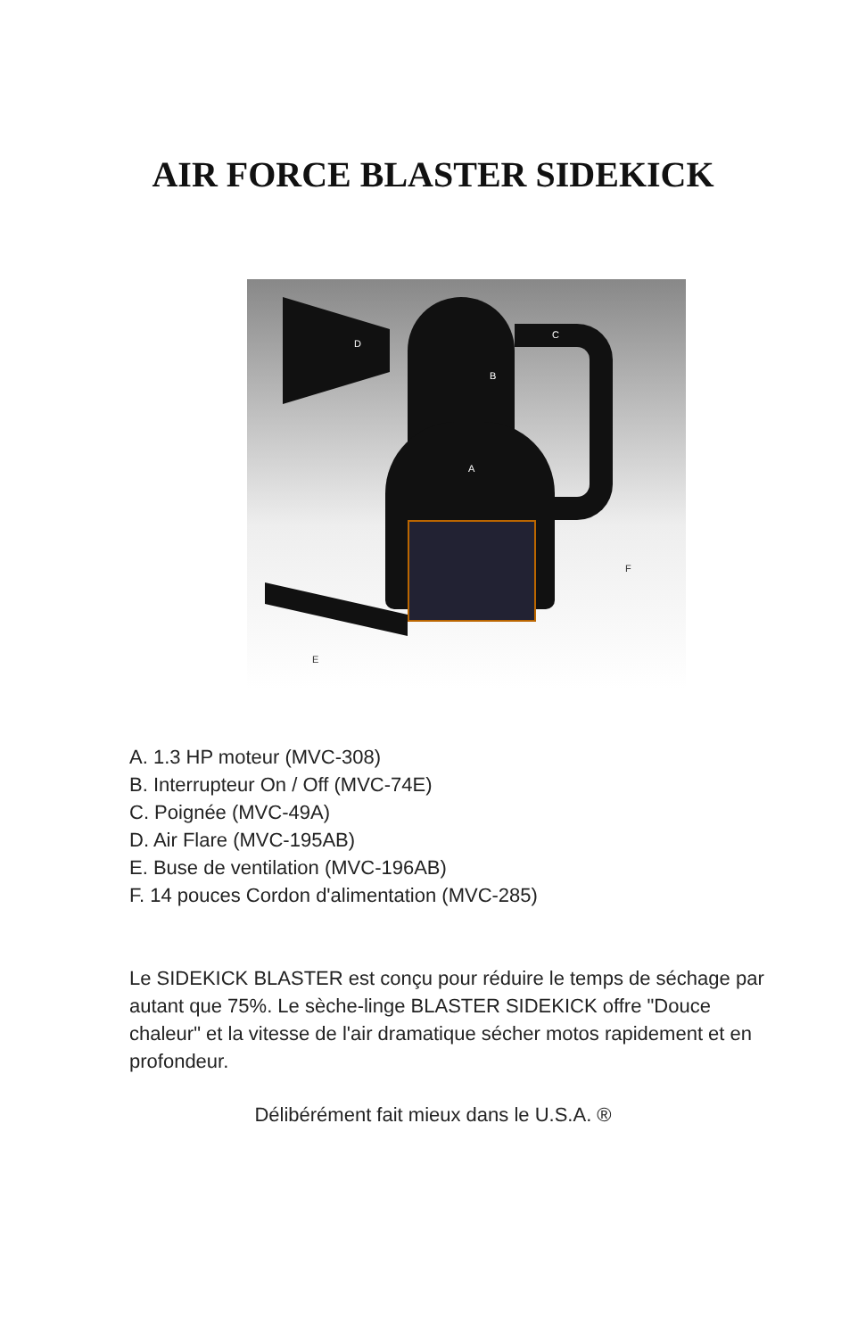AIR FORCE BLASTER SIDEKICK
D
C
B
A
F
E
A. 1.3 HP moteur (MVC-308)
B. Interrupteur On / Off (MVC-74E)
C. Poignée (MVC-49A)
D. Air Flare (MVC-195AB)
E. Buse de ventilation (MVC-196AB)
F. 14 pouces Cordon d'alimentation (MVC-285)
Le SIDEKICK BLASTER est conçu pour réduire le temps de séchage par autant que 75%. Le sèche-linge BLASTER SIDEKICK offre "Douce chaleur" et la vitesse de l'air dramatique sécher motos rapidement et en
profondeur.
Délibérément fait mieux dans le U.S.A. ®